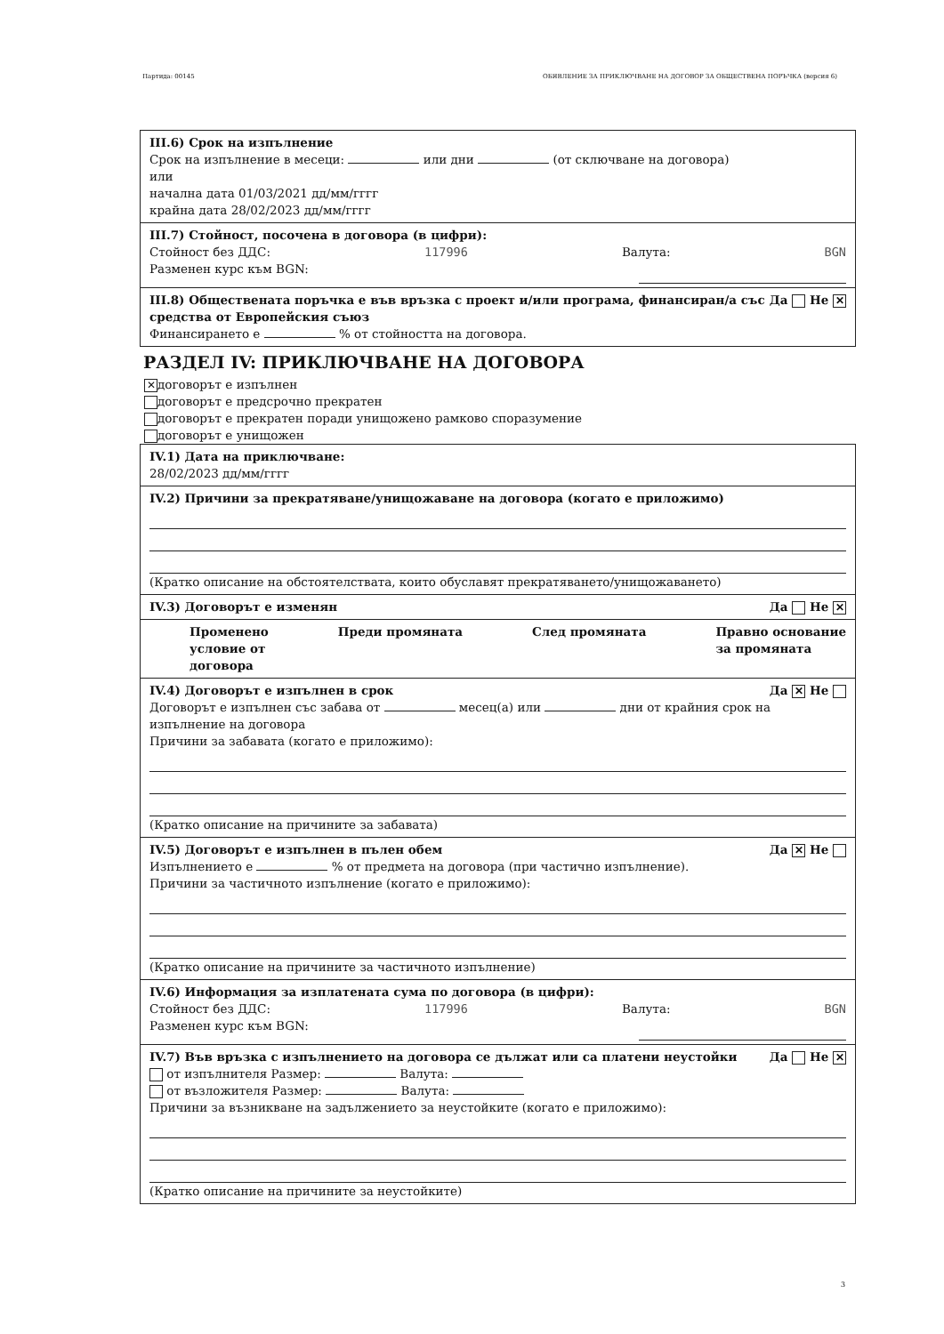Партида: 00145 ОБЯВЛЕНИЕ ЗА ПРИКЛЮЧВАНЕ НА ДОГОВОР ЗА ОБЩЕСТВЕНА ПОРЪЧКА (версия 6)
III.6) Срок на изпълнение
Срок на изпълнение в месеци: или дни (от сключване на договора)
или
начална дата 01/03/2021 дд/мм/гггг
крайна дата 28/02/2023 дд/мм/гггг
III.7) Стойност, посочена в договора (в цифри):
Стойност без ДДС: 117996 Валута: BGN
Разменен курс към BGN:
III.8) Обществената поръчка е във връзка с проект и/или програма, финансиран/а със средства от Европейския съюз Да Не ✕
Финансирането е % от стойността на договора.
РАЗДЕЛ IV: ПРИКЛЮЧВАНЕ НА ДОГОВОРА
✕ договорът е изпълнен
договорът е предсрочно прекратен
договорът е прекратен поради унищожено рамково споразумение
договорът е унищожен
IV.1) Дата на приключване:
28/02/2023 дд/мм/гггг
IV.2) Причини за прекратяване/унищожаване на договора (когато е приложимо)
(Кратко описание на обстоятелствата, които обуславят прекратяването/унищожаването)
IV.3) Договорът е изменян Да Не ✕
Променено
условие от
договора Преди промяната След промяната Правно основание
за промяната
IV.4) Договорът е изпълнен в срок Да ✕ Не
Договорът е изпълнен със забава от месец(а) или дни от крайния срок на изпълнение на договора
Причини за забавата (когато е приложимо):
(Кратко описание на причините за забавата)
IV.5) Договорът е изпълнен в пълен обем Да ✕ Не
Изпълнението е % от предмета на договора (при частично изпълнение).
Причини за частичното изпълнение (когато е приложимо):
(Кратко описание на причините за частичното изпълнение)
IV.6) Информация за изплатената сума по договора (в цифри):
Стойност без ДДС: 117996 Валута: BGN
Разменен курс към BGN:
IV.7) Във връзка с изпълнението на договора се дължат или са платени неустойки Да Не ✕
от изпълнителя Размер: Валута:
от възложителя Размер: Валута:
Причини за възникване на задължението за неустойките (когато е приложимо):
(Кратко описание на причините за неустойките)
3